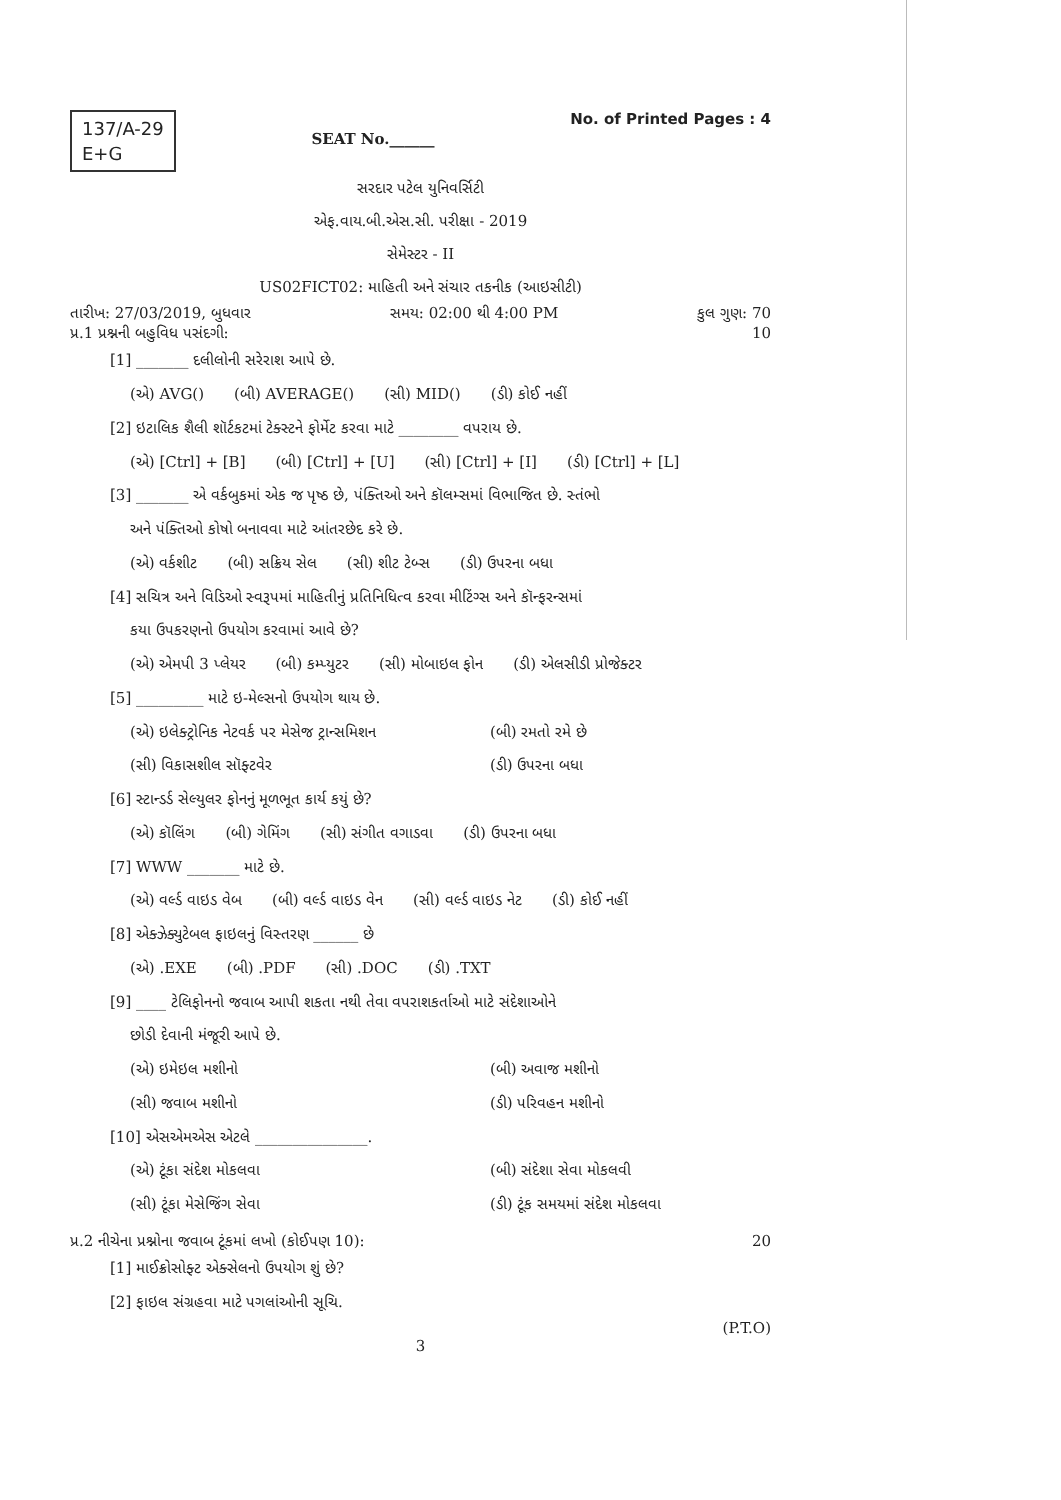137/A-29
E+G
SEAT No.______
No. of Printed Pages : 4
સરદાર પટેલ યુનિવર્સિટી
એફ.વાય.બી.એસ.સી. પરીક્ષા - 2019
સેમેસ્ટર - II
US02FICT02: માહિતી અને સંચાર તકનીક (આઇસીટી)
તારીખ: 27/03/2019, બુધવાર સમય: 02:00 થી 4:00 PM કુલ ગુણ: 70
પ્ર.1 પ્રશ્નની બહુવિધ પસંદગી: 10
[1] _______ દલીલોની સરેરાશ આપે છે.
(એ) AVG() (બી) AVERAGE() (સી) MID() (ડી) કોઈ નહીં
[2] ઇટાલિક શૈલી શૉર્ટકટમાં ટેક્સ્ટને ફોર્મેટ કરવા માટે ________ વપરાય છે.
(એ) [Ctrl] + [B] (બી) [Ctrl] + [U] (સી) [Ctrl] + [I] (ડી) [Ctrl] + [L]
[3] _______ એ વર્કબુકમાં એક જ પૃષ્ઠ છે, પંક્તિઓ અને કૉલમ્સમાં વિભાજિત છે. સ્તંભો
અને પંક્તિઓ કોષો બનાવવા માટે આંતરછેદ કરે છે.
(એ) વર્કશીટ (બી) સક્રિય સેલ (સી) શીટ ટેબ્સ (ડી) ઉપરના બધા
[4] સચિત્ર અને વિડિઓ સ્વરૂપમાં માહિતીનું પ્રતિનિધિત્વ કરવા મીટિંગ્સ અને કૉન્ફરન્સમાં
કયા ઉપકરણનો ઉપયોગ કરવામાં આવે છે?
(એ) એમપી 3 પ્લેયર (બી) કમ્પ્યુટર (સી) મોબાઇલ ફોન (ડી) એલસીડી પ્રોજેક્ટર
[5] _________ માટે ઇ-મેલ્સનો ઉપયોગ થાય છે.
(એ) ઇલેક્ટ્રોનિક નેટવર્ક પર મેસેજ ટ્રાન્સમિશન
(બી) રમતો રમે છે
(સી) વિકાસશીલ સૉફ્ટવેર
(ડી) ઉપરના બધા
[6] સ્ટાન્ડર્ડ સેલ્યુલર ફોનનું મૂળભૂત કાર્ય કયું છે?
(એ) કૉલિંગ (બી) ગેમિંગ (સી) સંગીત વગાડવા (ડી) ઉપરના બધા
[7] WWW _______ માટે છે.
(એ) વર્લ્ડ વાઇડ વેબ (બી) વર્લ્ડ વાઇડ વેન (સી) વર્લ્ડ વાઇડ નેટ (ડી) કોઈ નહીં
[8] એક્ઝેક્યુટેબલ ફાઇલનું વિસ્તરણ ______ છે
(એ) .EXE (બી) .PDF (સી) .DOC (ડી) .TXT
[9] ____ ટેલિફોનનો જવાબ આપી શકતા નથી તેવા વપરાશકર્તાઓ માટે સંદેશાઓને
છોડી દેવાની મંજૂરી આપે છે.
(એ) ઇમેઇલ મશીનો
(બી) અવાજ મશીનો
(સી) જવાબ મશીનો
(ડી) પરિવહન મશીનો
[10] એસએમએસ એટલે _______________.
(એ) ટૂંકા સંદેશ મોકલવા
(બી) સંદેશા સેવા મોકલવી
(સી) ટૂંકા મેસેજિંગ સેવા
(ડી) ટૂંક સમયમાં સંદેશ મોકલવા
પ્ર.2 નીચેના પ્રશ્નોના જવાબ ટૂંકમાં લખો (કોઈપણ 10): 20
[1] માઈક્રોસોફ્ટ એક્સેલનો ઉપયોગ શું છે?
[2] ફાઇલ સંગ્રહવા માટે પગલાંઓની સૂચિ.
(P.T.O)
3